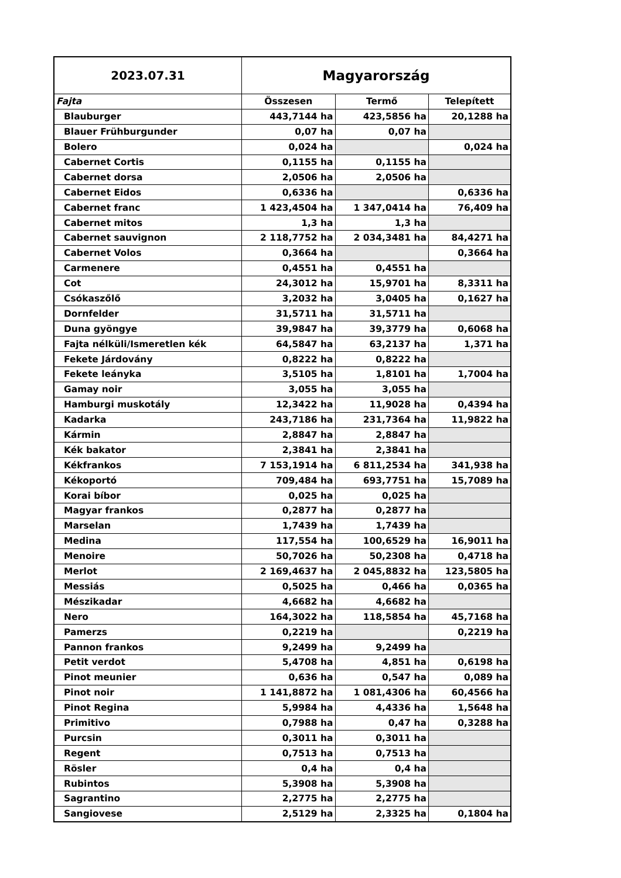| 2023.07.31 | Magyarország | | |
| --- | --- | --- | --- |
| Fajta | Összesen | Termő | Telepített |
| Blauburger | 443,7144 ha | 423,5856 ha | 20,1288 ha |
| Blauer Frühburgunder | 0,07 ha | 0,07 ha | |
| Bolero | 0,024 ha | | 0,024 ha |
| Cabernet Cortis | 0,1155 ha | 0,1155 ha | |
| Cabernet dorsa | 2,0506 ha | 2,0506 ha | |
| Cabernet Eidos | 0,6336 ha | | 0,6336 ha |
| Cabernet franc | 1 423,4504 ha | 1 347,0414 ha | 76,409 ha |
| Cabernet mitos | 1,3 ha | 1,3 ha | |
| Cabernet sauvignon | 2 118,7752 ha | 2 034,3481 ha | 84,4271 ha |
| Cabernet Volos | 0,3664 ha | | 0,3664 ha |
| Carmenere | 0,4551 ha | 0,4551 ha | |
| Cot | 24,3012 ha | 15,9701 ha | 8,3311 ha |
| Csókaszőlő | 3,2032 ha | 3,0405 ha | 0,1627 ha |
| Dornfelder | 31,5711 ha | 31,5711 ha | |
| Duna gyöngye | 39,9847 ha | 39,3779 ha | 0,6068 ha |
| Fajta nélküli/Ismeretlen kék | 64,5847 ha | 63,2137 ha | 1,371 ha |
| Fekete Járdovány | 0,8222 ha | 0,8222 ha | |
| Fekete leányka | 3,5105 ha | 1,8101 ha | 1,7004 ha |
| Gamay noir | 3,055 ha | 3,055 ha | |
| Hamburgi muskotály | 12,3422 ha | 11,9028 ha | 0,4394 ha |
| Kadarka | 243,7186 ha | 231,7364 ha | 11,9822 ha |
| Kármin | 2,8847 ha | 2,8847 ha | |
| Kék bakator | 2,3841 ha | 2,3841 ha | |
| Kékfrankos | 7 153,1914 ha | 6 811,2534 ha | 341,938 ha |
| Kékoportó | 709,484 ha | 693,7751 ha | 15,7089 ha |
| Korai bíbor | 0,025 ha | 0,025 ha | |
| Magyar frankos | 0,2877 ha | 0,2877 ha | |
| Marselan | 1,7439 ha | 1,7439 ha | |
| Medina | 117,554 ha | 100,6529 ha | 16,9011 ha |
| Menoire | 50,7026 ha | 50,2308 ha | 0,4718 ha |
| Merlot | 2 169,4637 ha | 2 045,8832 ha | 123,5805 ha |
| Messiás | 0,5025 ha | 0,466 ha | 0,0365 ha |
| Mészikadar | 4,6682 ha | 4,6682 ha | |
| Nero | 164,3022 ha | 118,5854 ha | 45,7168 ha |
| Pamerzs | 0,2219 ha | | 0,2219 ha |
| Pannon frankos | 9,2499 ha | 9,2499 ha | |
| Petit verdot | 5,4708 ha | 4,851 ha | 0,6198 ha |
| Pinot meunier | 0,636 ha | 0,547 ha | 0,089 ha |
| Pinot noir | 1 141,8872 ha | 1 081,4306 ha | 60,4566 ha |
| Pinot Regina | 5,9984 ha | 4,4336 ha | 1,5648 ha |
| Primitivo | 0,7988 ha | 0,47 ha | 0,3288 ha |
| Purcsin | 0,3011 ha | 0,3011 ha | |
| Regent | 0,7513 ha | 0,7513 ha | |
| Rösler | 0,4 ha | 0,4 ha | |
| Rubintos | 5,3908 ha | 5,3908 ha | |
| Sagrantino | 2,2775 ha | 2,2775 ha | |
| Sangiovese | 2,5129 ha | 2,3325 ha | 0,1804 ha |